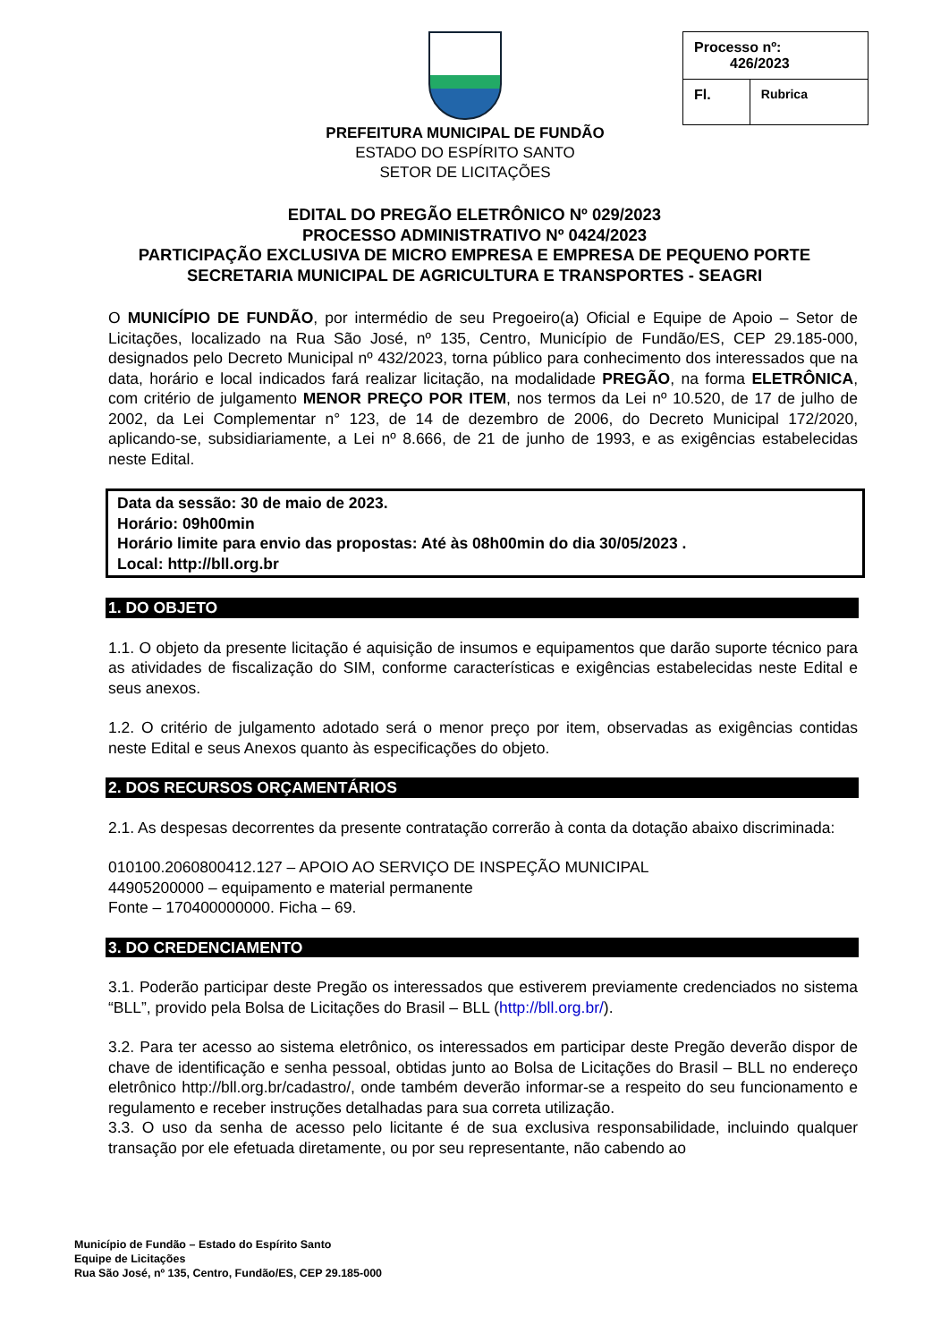PREFEITURA MUNICIPAL DE FUNDÃO
ESTADO DO ESPÍRITO SANTO
SETOR DE LICITAÇÕES
| Processo nº: 426/2023 | |
| Fl. | Rubrica |
EDITAL DO PREGÃO ELETRÔNICO Nº 029/2023
PROCESSO ADMINISTRATIVO Nº 0424/2023
PARTICIPAÇÃO EXCLUSIVA DE MICRO EMPRESA E EMPRESA DE PEQUENO PORTE
SECRETARIA MUNICIPAL DE AGRICULTURA E TRANSPORTES - SEAGRI
O MUNICÍPIO DE FUNDÃO, por intermédio de seu Pregoeiro(a) Oficial e Equipe de Apoio – Setor de Licitações, localizado na Rua São José, nº 135, Centro, Município de Fundão/ES, CEP 29.185-000, designados pelo Decreto Municipal nº 432/2023, torna público para conhecimento dos interessados que na data, horário e local indicados fará realizar licitação, na modalidade PREGÃO, na forma ELETRÔNICA, com critério de julgamento MENOR PREÇO POR ITEM, nos termos da Lei nº 10.520, de 17 de julho de 2002, da Lei Complementar n° 123, de 14 de dezembro de 2006, do Decreto Municipal 172/2020, aplicando-se, subsidiariamente, a Lei nº 8.666, de 21 de junho de 1993, e as exigências estabelecidas neste Edital.
Data da sessão: 30 de maio de 2023.
Horário: 09h00min
Horário limite para envio das propostas: Até às 08h00min do dia 30/05/2023 .
Local: http://bll.org.br
1. DO OBJETO
1.1. O objeto da presente licitação é aquisição de insumos e equipamentos que darão suporte técnico para as atividades de fiscalização do SIM, conforme características e exigências estabelecidas neste Edital e seus anexos.
1.2. O critério de julgamento adotado será o menor preço por item, observadas as exigências contidas neste Edital e seus Anexos quanto às especificações do objeto.
2. DOS RECURSOS ORÇAMENTÁRIOS
2.1. As despesas decorrentes da presente contratação correrão à conta da dotação abaixo discriminada:
010100.2060800412.127 – APOIO AO SERVIÇO DE INSPEÇÃO MUNICIPAL
44905200000 – equipamento e material permanente
Fonte – 170400000000. Ficha – 69.
3. DO CREDENCIAMENTO
3.1. Poderão participar deste Pregão os interessados que estiverem previamente credenciados no sistema “BLL”, provido pela Bolsa de Licitações do Brasil – BLL (http://bll.org.br/).
3.2. Para ter acesso ao sistema eletrônico, os interessados em participar deste Pregão deverão dispor de chave de identificação e senha pessoal, obtidas junto ao Bolsa de Licitações do Brasil – BLL no endereço eletrônico http://bll.org.br/cadastro/, onde também deverão informar-se a respeito do seu funcionamento e regulamento e receber instruções detalhadas para sua correta utilização.
3.3. O uso da senha de acesso pelo licitante é de sua exclusiva responsabilidade, incluindo qualquer transação por ele efetuada diretamente, ou por seu representante, não cabendo ao
Município de Fundão – Estado do Espírito Santo
Equipe de Licitações
Rua São José, nº 135, Centro, Fundão/ES, CEP 29.185-000